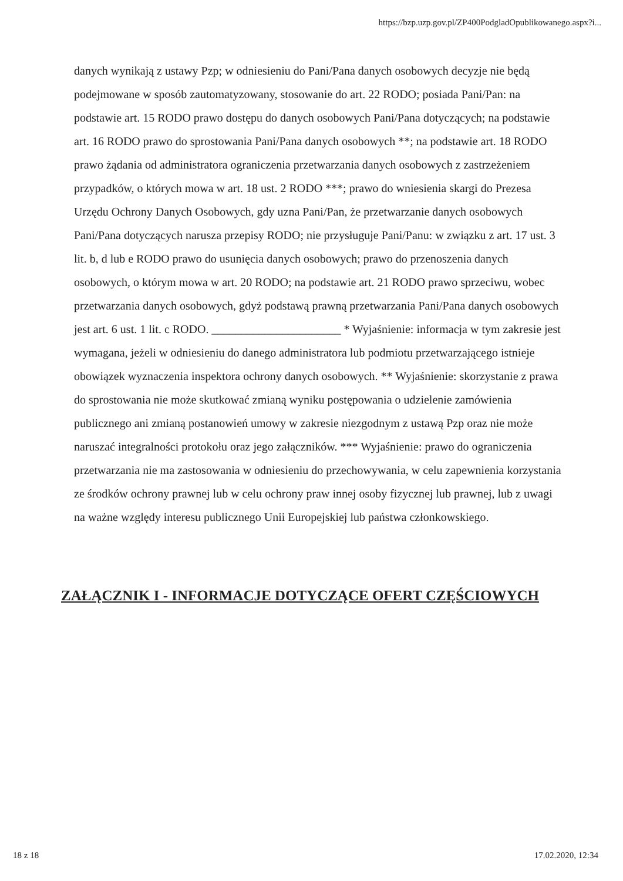https://bzp.uzp.gov.pl/ZP400PodgladOpublikowanego.aspx?i...
danych wynikają z ustawy Pzp; w odniesieniu do Pani/Pana danych osobowych decyzje nie będą podejmowane w sposób zautomatyzowany, stosowanie do art. 22 RODO; posiada Pani/Pan: na podstawie art. 15 RODO prawo dostępu do danych osobowych Pani/Pana dotyczących; na podstawie art. 16 RODO prawo do sprostowania Pani/Pana danych osobowych **; na podstawie art. 18 RODO prawo żądania od administratora ograniczenia przetwarzania danych osobowych z zastrzeżeniem przypadków, o których mowa w art. 18 ust. 2 RODO ***; prawo do wniesienia skargi do Prezesa Urzędu Ochrony Danych Osobowych, gdy uzna Pani/Pan, że przetwarzanie danych osobowych Pani/Pana dotyczących narusza przepisy RODO; nie przysługuje Pani/Panu: w związku z art. 17 ust. 3 lit. b, d lub e RODO prawo do usunięcia danych osobowych; prawo do przenoszenia danych osobowych, o którym mowa w art. 20 RODO; na podstawie art. 21 RODO prawo sprzeciwu, wobec przetwarzania danych osobowych, gdyż podstawą prawną przetwarzania Pani/Pana danych osobowych jest art. 6 ust. 1 lit. c RODO. ______________________ * Wyjaśnienie: informacja w tym zakresie jest wymagana, jeżeli w odniesieniu do danego administratora lub podmiotu przetwarzającego istnieje obowiązek wyznaczenia inspektora ochrony danych osobowych. ** Wyjaśnienie: skorzystanie z prawa do sprostowania nie może skutkować zmianą wyniku postępowania o udzielenie zamówienia publicznego ani zmianą postanowień umowy w zakresie niezgodnym z ustawą Pzp oraz nie może naruszać integralności protokołu oraz jego załączników. *** Wyjaśnienie: prawo do ograniczenia przetwarzania nie ma zastosowania w odniesieniu do przechowywania, w celu zapewnienia korzystania ze środków ochrony prawnej lub w celu ochrony praw innej osoby fizycznej lub prawnej, lub z uwagi na ważne względy interesu publicznego Unii Europejskiej lub państwa członkowskiego.
ZAŁĄCZNIK I - INFORMACJE DOTYCZĄCE OFERT CZĘŚCIOWYCH
18 z 18 17.02.2020, 12:34